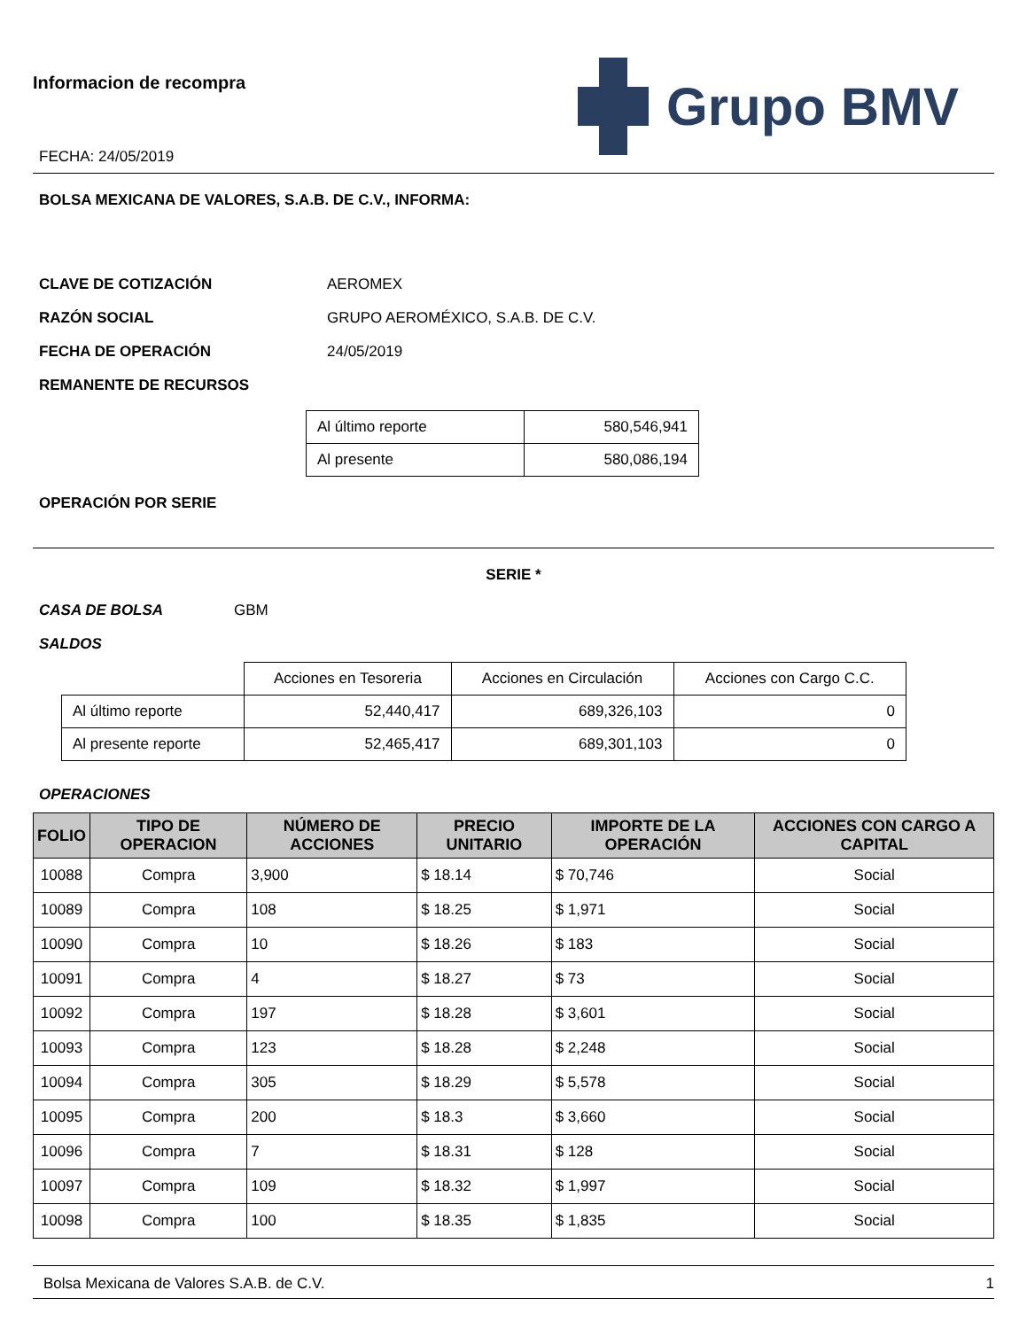Informacion de recompra
FECHA: 24/05/2019
Grupo BMV
BOLSA MEXICANA DE VALORES, S.A.B. DE C.V., INFORMA:
CLAVE DE COTIZACIÓN AEROMEX
RAZÓN SOCIAL GRUPO AEROMÉXICO, S.A.B. DE C.V.
FECHA DE OPERACIÓN 24/05/2019
REMANENTE DE RECURSOS
| Al último reporte | 580,546,941 |
| Al presente | 580,086,194 |
OPERACIÓN POR SERIE
SERIE *
CASA DE BOLSA GBM
SALDOS
| | Acciones en Tesoreria | Acciones en Circulación | Acciones con Cargo C.C. |
| Al último reporte | 52,440,417 | 689,326,103 | 0 |
| Al presente reporte | 52,465,417 | 689,301,103 | 0 |
OPERACIONES
| FOLIO | TIPO DE OPERACION | NÚMERO DE ACCIONES | PRECIO UNITARIO | IMPORTE DE LA OPERACIÓN | ACCIONES CON CARGO A CAPITAL |
| --- | --- | --- | --- | --- | --- |
| 10088 | Compra | 3,900 | $ 18.14 | $ 70,746 | Social |
| 10089 | Compra | 108 | $ 18.25 | $ 1,971 | Social |
| 10090 | Compra | 10 | $ 18.26 | $ 183 | Social |
| 10091 | Compra | 4 | $ 18.27 | $ 73 | Social |
| 10092 | Compra | 197 | $ 18.28 | $ 3,601 | Social |
| 10093 | Compra | 123 | $ 18.28 | $ 2,248 | Social |
| 10094 | Compra | 305 | $ 18.29 | $ 5,578 | Social |
| 10095 | Compra | 200 | $ 18.3 | $ 3,660 | Social |
| 10096 | Compra | 7 | $ 18.31 | $ 128 | Social |
| 10097 | Compra | 109 | $ 18.32 | $ 1,997 | Social |
| 10098 | Compra | 100 | $ 18.35 | $ 1,835 | Social |
Bolsa Mexicana de Valores S.A.B. de C.V. 1